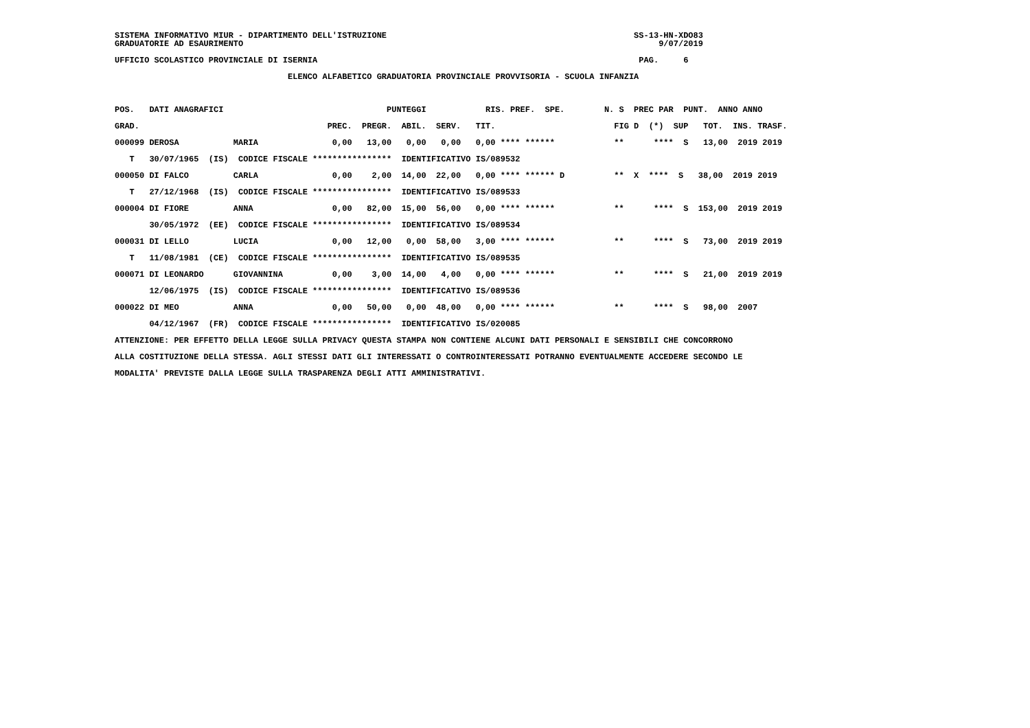SISTEMA INFORMATIVO MIUR - DIPARTIMENTO DELL'ISTRUZIONE                                                  SS-13-HN-XDO83
GRADUATORIE AD ESAURIMENTO                                                                                    9/07/2019

UFFICIO SCOLASTICO PROVINCIALE DI ISERNIA                                                                 PAG.     6

                                   ELENCO ALFABETICO GRADUATORIA PROVINCIALE PROVVISORIA - SCUOLA INFANZIA



POS.   DATI ANAGRAFICI                                 PUNTEGGI            RIS. PREF.  SPE.        N. S  PREC PAR  PUNT.  ANNO ANNO

GRAD.                                      PREC.  PREGR.  ABIL.  SERV.   TIT.                        FIG D  (*)  SUP   TOT.  INS. TRASF.

000099 DEROSA           MARIA               0,00   13,00   0,00   0,00   0,00 **** ******            **      ****  S   13,00  2019 2019

   T   30/07/1965  (IS)  CODICE FISCALE ****************  IDENTIFICATIVO IS/089532

000050 DI FALCO         CARLA               0,00    2,00  14,00  22,00   0,00 **** ****** D          **  X  ****  S   38,00  2019 2019

   T   27/12/1968  (IS)  CODICE FISCALE ****************  IDENTIFICATIVO IS/089533

000004 DI FIORE         ANNA                0,00   82,00  15,00  56,00   0,00 **** ******            **      ****  S  153,00  2019 2019

       30/05/1972  (EE)  CODICE FISCALE ****************  IDENTIFICATIVO IS/089534

000031 DI LELLO         LUCIA               0,00   12,00   0,00  58,00   3,00 **** ******            **      ****  S   73,00  2019 2019

   T   11/08/1981  (CE)  CODICE FISCALE ****************  IDENTIFICATIVO IS/089535

000071 DI LEONARDO      GIOVANNINA          0,00    3,00  14,00   4,00   0,00 **** ******            **      ****  S   21,00  2019 2019

       12/06/1975  (IS)  CODICE FISCALE ****************  IDENTIFICATIVO IS/089536

000022 DI MEO           ANNA                0,00   50,00   0,00  48,00   0,00 **** ******            **      ****  S   98,00  2007

       04/12/1967  (FR)  CODICE FISCALE ****************  IDENTIFICATIVO IS/020085

ATTENZIONE: PER EFFETTO DELLA LEGGE SULLA PRIVACY QUESTA STAMPA NON CONTIENE ALCUNI DATI PERSONALI E SENSIBILI CHE CONCORRONO

ALLA COSTITUZIONE DELLA STESSA. AGLI STESSI DATI GLI INTERESSATI O CONTROINTERESSATI POTRANNO EVENTUALMENTE ACCEDERE SECONDO LE

MODALITA' PREVISTE DALLA LEGGE SULLA TRASPARENZA DEGLI ATTI AMMINISTRATIVI.